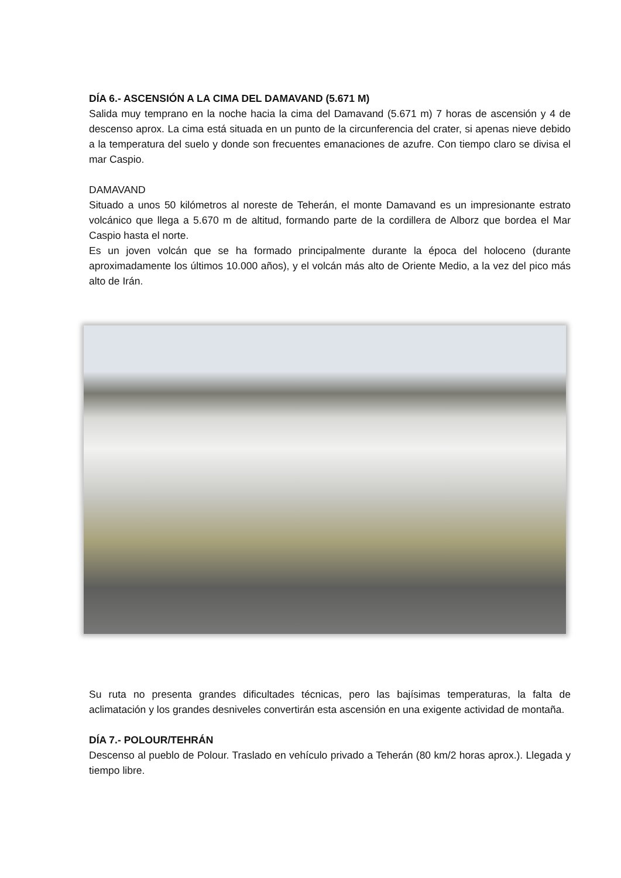DÍA 6.- ASCENSIÓN A LA CIMA DEL DAMAVAND (5.671 M)
Salida muy temprano en la noche hacia la cima del Damavand (5.671 m) 7 horas de ascensión y 4 de descenso aprox. La cima está situada en un punto de la circunferencia del crater, si apenas nieve debido a la temperatura del suelo y donde son frecuentes emanaciones de azufre. Con tiempo claro se divisa el mar Caspio.
DAMAVAND
Situado a unos 50 kilómetros al noreste de Teherán, el monte Damavand es un impresionante estrato volcánico que llega a 5.670 m de altitud, formando parte de la cordillera de Alborz que bordea el Mar Caspio hasta el norte.
Es un joven volcán que se ha formado principalmente durante la época del holoceno (durante aproximadamente los últimos 10.000 años), y el volcán más alto de Oriente Medio, a la vez del pico más alto de Irán.
Su ruta no presenta grandes dificultades técnicas, pero las bajísimas temperaturas, la falta de aclimatación y los grandes desniveles convertirán esta ascensión en una exigente actividad de montaña.
DÍA 7.- POLOUR/TEHRÁN
Descenso al pueblo de Polour. Traslado en vehículo privado a Teherán (80 km/2 horas aprox.). Llegada y tiempo libre.